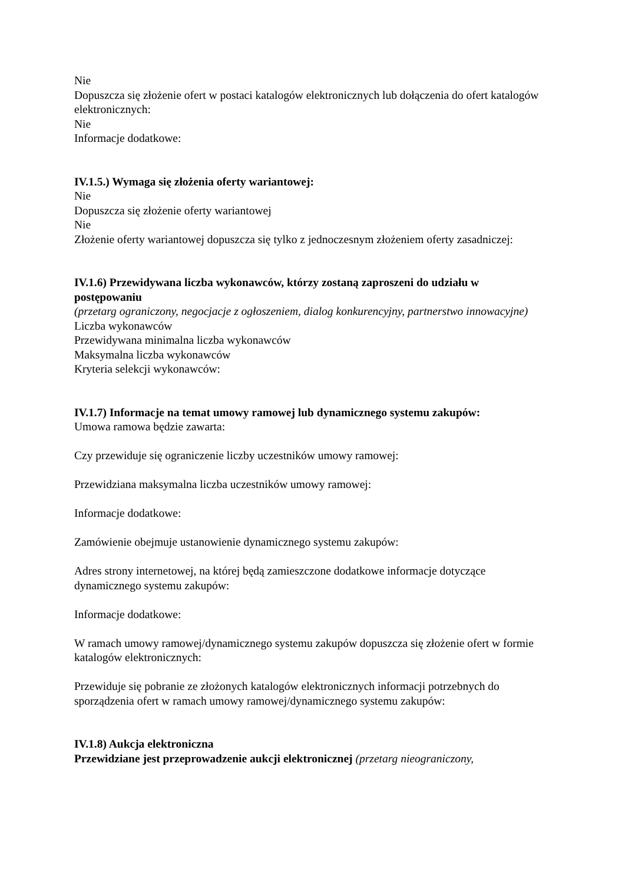Nie
Dopuszcza się złożenie ofert w postaci katalogów elektronicznych lub dołączenia do ofert katalogów elektronicznych:
Nie
Informacje dodatkowe:
IV.1.5.) Wymaga się złożenia oferty wariantowej:
Nie
Dopuszcza się złożenie oferty wariantowej
Nie
Złożenie oferty wariantowej dopuszcza się tylko z jednoczesnym złożeniem oferty zasadniczej:
IV.1.6) Przewidywana liczba wykonawców, którzy zostaną zaproszeni do udziału w postępowaniu
(przetarg ograniczony, negocjacje z ogłoszeniem, dialog konkurencyjny, partnerstwo innowacyjne)
Liczba wykonawców
Przewidywana minimalna liczba wykonawców
Maksymalna liczba wykonawców
Kryteria selekcji wykonawców:
IV.1.7) Informacje na temat umowy ramowej lub dynamicznego systemu zakupów:
Umowa ramowa będzie zawarta:
Czy przewiduje się ograniczenie liczby uczestników umowy ramowej:
Przewidziana maksymalna liczba uczestników umowy ramowej:
Informacje dodatkowe:
Zamówienie obejmuje ustanowienie dynamicznego systemu zakupów:
Adres strony internetowej, na której będą zamieszczone dodatkowe informacje dotyczące dynamicznego systemu zakupów:
Informacje dodatkowe:
W ramach umowy ramowej/dynamicznego systemu zakupów dopuszcza się złożenie ofert w formie katalogów elektronicznych:
Przewiduje się pobranie ze złożonych katalogów elektronicznych informacji potrzebnych do sporządzenia ofert w ramach umowy ramowej/dynamicznego systemu zakupów:
IV.1.8) Aukcja elektroniczna
Przewidziane jest przeprowadzenie aukcji elektronicznej (przetarg nieograniczony,